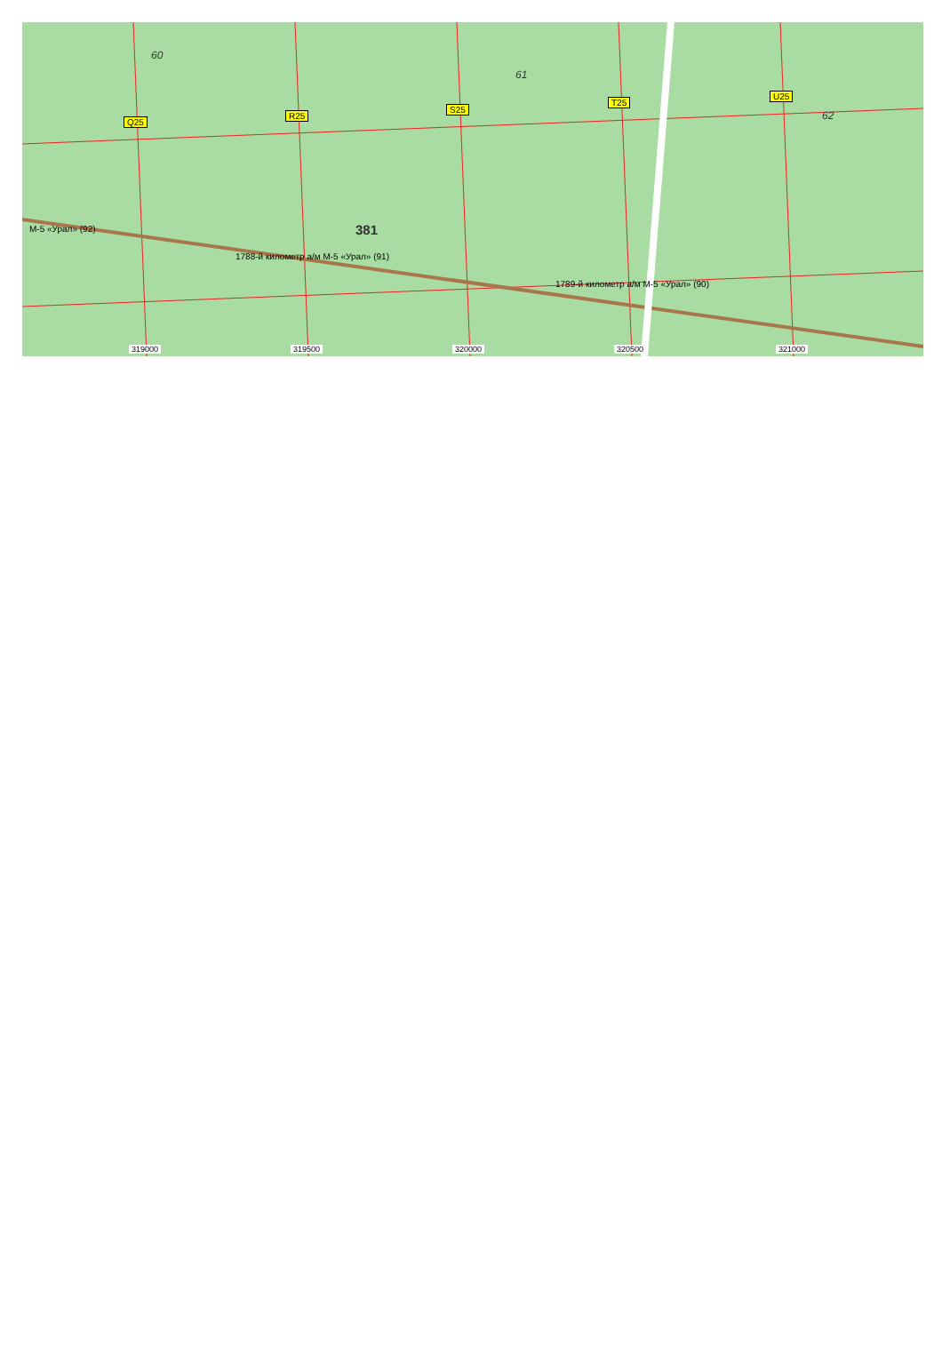60
61
62
381
Q25
R25
S25
T25
U25
М-5 «Урал» (92)
1788-й километр а/м М-5 «Урал» (91)
1789-й километр а/м М-5 «Урал» (90)
319000 319500 320000 320500 321000